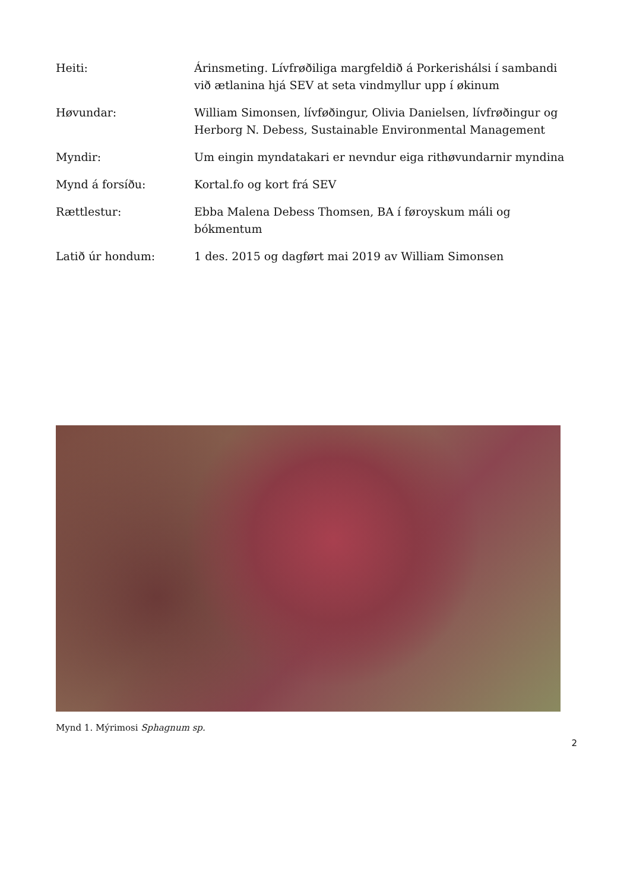Heiti: Árinsmeting. Lívfrøðiliga margfeldið á Porkerishálsi í sambandi við ætlanina hjá SEV at seta vindmyllur upp í økinum
Høvundar: William Simonsen, lívføðingur, Olivia Danielsen, lívfrøðingur og Herborg N. Debess, Sustainable Environmental Management
Myndir: Um eingin myndatakari er nevndur eiga rithøvundarnir myndina
Mynd á forsíðu: Kortal.fo og kort frá SEV
Rættlestur: Ebba Malena Debess Thomsen, BA í føroyskum máli og bókmentum
Latið úr hondum: 1 des. 2015 og dagført mai 2019 av William Simonsen
Mynd 1. Mýrimosi Sphagnum sp.
2